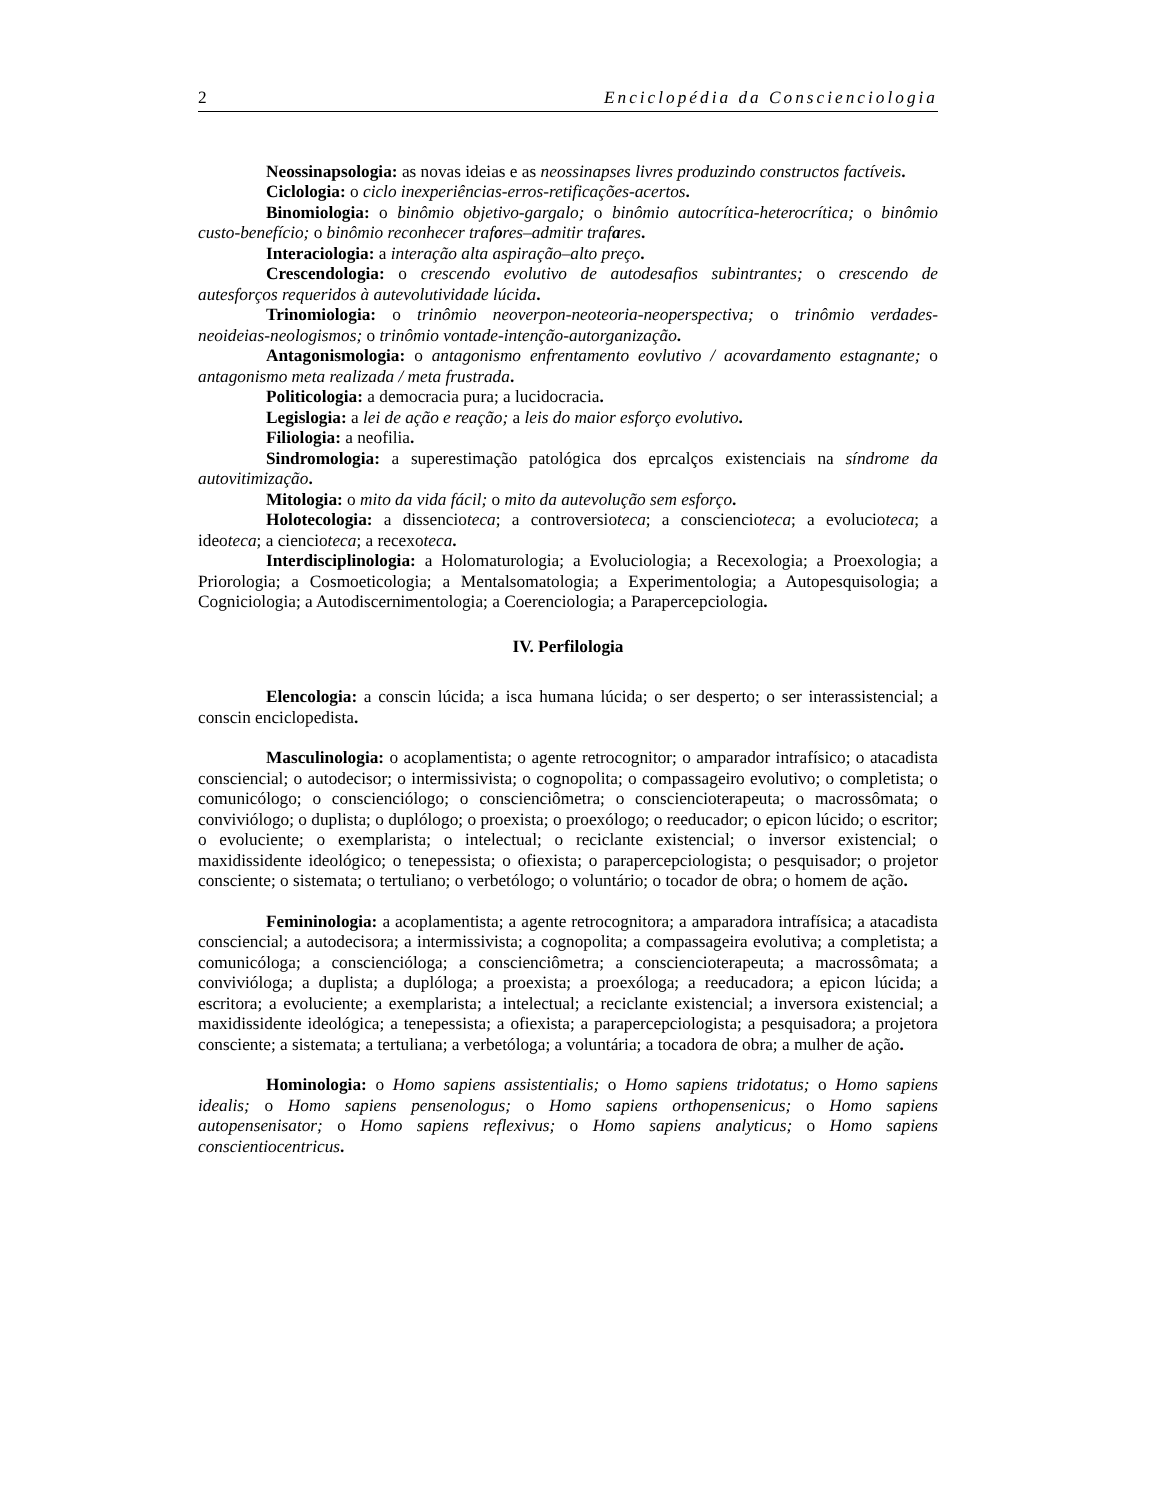2 Enciclopédia da Conscienciologia
Neossinapsologia: as novas ideias e as neossinapses livres produzindo constructos factíveis.
Ciclologia: o ciclo inexperiências-erros-retificações-acertos.
Binomiologia: o binômio objetivo-gargalo; o binômio autocrítica-heterocrítica; o binômio custo-benefício; o binômio reconhecer trafores–admitir trafares.
Interaciologia: a interação alta aspiração–alto preço.
Crescendologia: o crescendo evolutivo de autodesafios subintrantes; o crescendo de autesforços requeridos à autevolutividade lúcida.
Trinomiologia: o trinômio neoverpon-neoteoria-neoperspectiva; o trinômio verdades-neoideias-neologismos; o trinômio vontade-intenção-autorganização.
Antagonismologia: o antagonismo enfrentamento eovlutivo / acovardamento estagnante; o antagonismo meta realizada / meta frustrada.
Politicologia: a democracia pura; a lucidocracia.
Legislogia: a lei de ação e reação; a leis do maior esforço evolutivo.
Filiologia: a neofilia.
Sindromologia: a superestimação patológica dos eprcalços existenciais na síndrome da autovitimização.
Mitologia: o mito da vida fácil; o mito da autevolução sem esforço.
Holotecologia: a dissencioteca; a controversioteca; a consciencioteca; a evolucioteca; a ideoteca; a ciencioteca; a recexoteca.
Interdisciplinologia: a Holomaturologia; a Evoluciologia; a Recexologia; a Proexologia; a Priorologia; a Cosmoeticologia; a Mentalsomatologia; a Experimentologia; a Autopesquisologia; a Cogniciologia; a Autodiscernimentologia; a Coerenciologia; a Parapercepciologia.
IV. Perfilologia
Elencologia: a conscin lúcida; a isca humana lúcida; o ser desperto; o ser interassistencial; a conscin enciclopedista.
Masculinologia: o acoplamentista; o agente retrocognitor; o amparador intrafísico; o atacadista consciencial; o autodecisor; o intermissivista; o cognopolita; o compassageiro evolutivo; o completista; o comunicólogo; o conscienciólogo; o conscienciômetra; o consciencioterapeuta; o macrossômata; o conviviólogo; o duplista; o duplólogo; o proexista; o proexólogo; o reeducador; o epicon lúcido; o escritor; o evoluciente; o exemplarista; o intelectual; o reciclante existencial; o inversor existencial; o maxidissidente ideológico; o tenepessista; o ofiexista; o parapercepciologista; o pesquisador; o projetor consciente; o sistemata; o tertuliano; o verbetólogo; o voluntário; o tocador de obra; o homem de ação.
Femininologia: a acoplamentista; a agente retrocognitora; a amparadora intrafísica; a atacadista consciencial; a autodecisora; a intermissivista; a cognopolita; a compassageira evolutiva; a completista; a comunicóloga; a conscienciólogа; a conscienciômetra; a conscienciotera­peuta; a macrossômata; a convivióloga; a duplista; a duplóloga; a proexista; a proexóloga; a reeducadora; a epicon lúcida; a escritora; a evoluciente; a exemplarista; a intelectual; a reciclante existencial; a inversora existencial; a maxidissidente ideológica; a tenepessista; a ofiexista; a parapercepciologista; a pesquisadora; a projetora consciente; a sistemata; a tertuliana; a verbetóloga; a voluntária; a tocadora de obra; a mulher de ação.
Hominologia: o Homo sapiens assistentialis; o Homo sapiens tridotatus; o Homo sapiens idealis; o Homo sapiens pensenologus; o Homo sapiens orthopensenicus; o Homo sapiens autopensenisator; o Homo sapiens reflexivus; o Homo sapiens analyticus; o Homo sapiens conscientiocentricus.